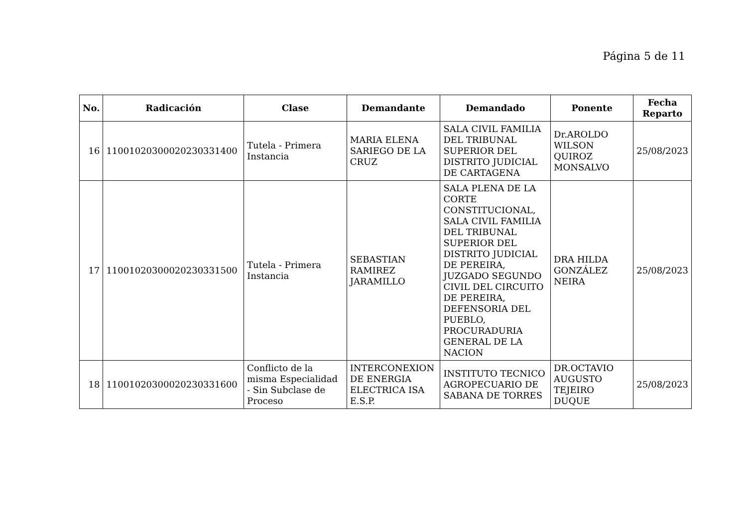Página 5 de 11
| No. | Radicación | Clase | Demandante | Demandado | Ponente | Fecha Reparto |
| --- | --- | --- | --- | --- | --- | --- |
| 16 | 11001020300020230331400 | Tutela - Primera Instancia | MARIA ELENA SARIEGO DE LA CRUZ | SALA CIVIL FAMILIA DEL TRIBUNAL SUPERIOR DEL DISTRITO JUDICIAL DE CARTAGENA | Dr.AROLDO WILSON QUIROZ MONSALVO | 25/08/2023 |
| 17 | 11001020300020230331500 | Tutela - Primera Instancia | SEBASTIAN RAMIREZ JARAMILLO | SALA PLENA DE LA CORTE CONSTITUCIONAL, SALA CIVIL FAMILIA DEL TRIBUNAL SUPERIOR DEL DISTRITO JUDICIAL DE PEREIRA, JUZGADO SEGUNDO CIVIL DEL CIRCUITO DE PEREIRA, DEFENSORIA DEL PUEBLO, PROCURADURIA GENERAL DE LA NACION | DRA HILDA GONZÁLEZ NEIRA | 25/08/2023 |
| 18 | 11001020300020230331600 | Conflicto de la misma Especialidad - Sin Subclase de Proceso | INTERCONEXION DE ENERGIA ELECTRICA ISA E.S.P. | INSTITUTO TECNICO AGROPECUARIO DE SABANA DE TORRES | DR.OCTAVIO AUGUSTO TEJEIRO DUQUE | 25/08/2023 |